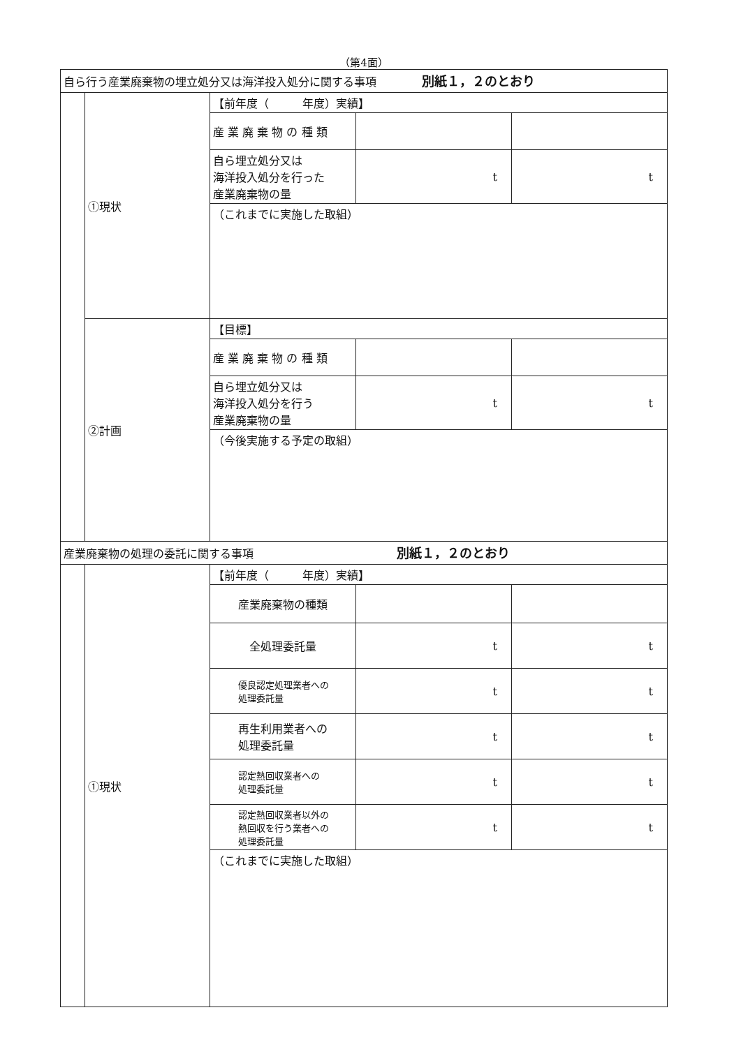（第4面）
| 自ら行う産業廃棄物の埋立処分又は海洋投入処分に関する事項 別紙１，２のとおり | | | | |
| | ①現状 | 【前年度（ 年度）実績】 | | |
| | | 産 業 廃 棄 物 の 種 類 | | |
| | | 自ら埋立処分又は 海洋投入処分を行った 産業廃棄物の量 | t | t |
| | | （これまでに実施した取組） | | |
| | ②計画 | 【目標】 | | |
| | | 産 業 廃 棄 物 の 種 類 | | |
| | | 自ら埋立処分又は 海洋投入処分を行う 産業廃棄物の量 | t | t |
| | | （今後実施する予定の取組） | | |
| 産業廃棄物の処理の委託に関する事項 別紙１，２のとおり | | | | |
| | ①現状 | 【前年度（ 年度）実績】 | | |
| | | 産業廃棄物の種類 | | |
| | | 全処理委託量 | t | t |
| | | 優良認定処理業者への 処理委託量 | t | t |
| | | 再生利用業者への 処理委託量 | t | t |
| | | 認定熱回収業者への 処理委託量 | t | t |
| | | 認定熱回収業者以外の 熱回収を行う業者への 処理委託量 | t | t |
| | | （これまでに実施した取組） | | |